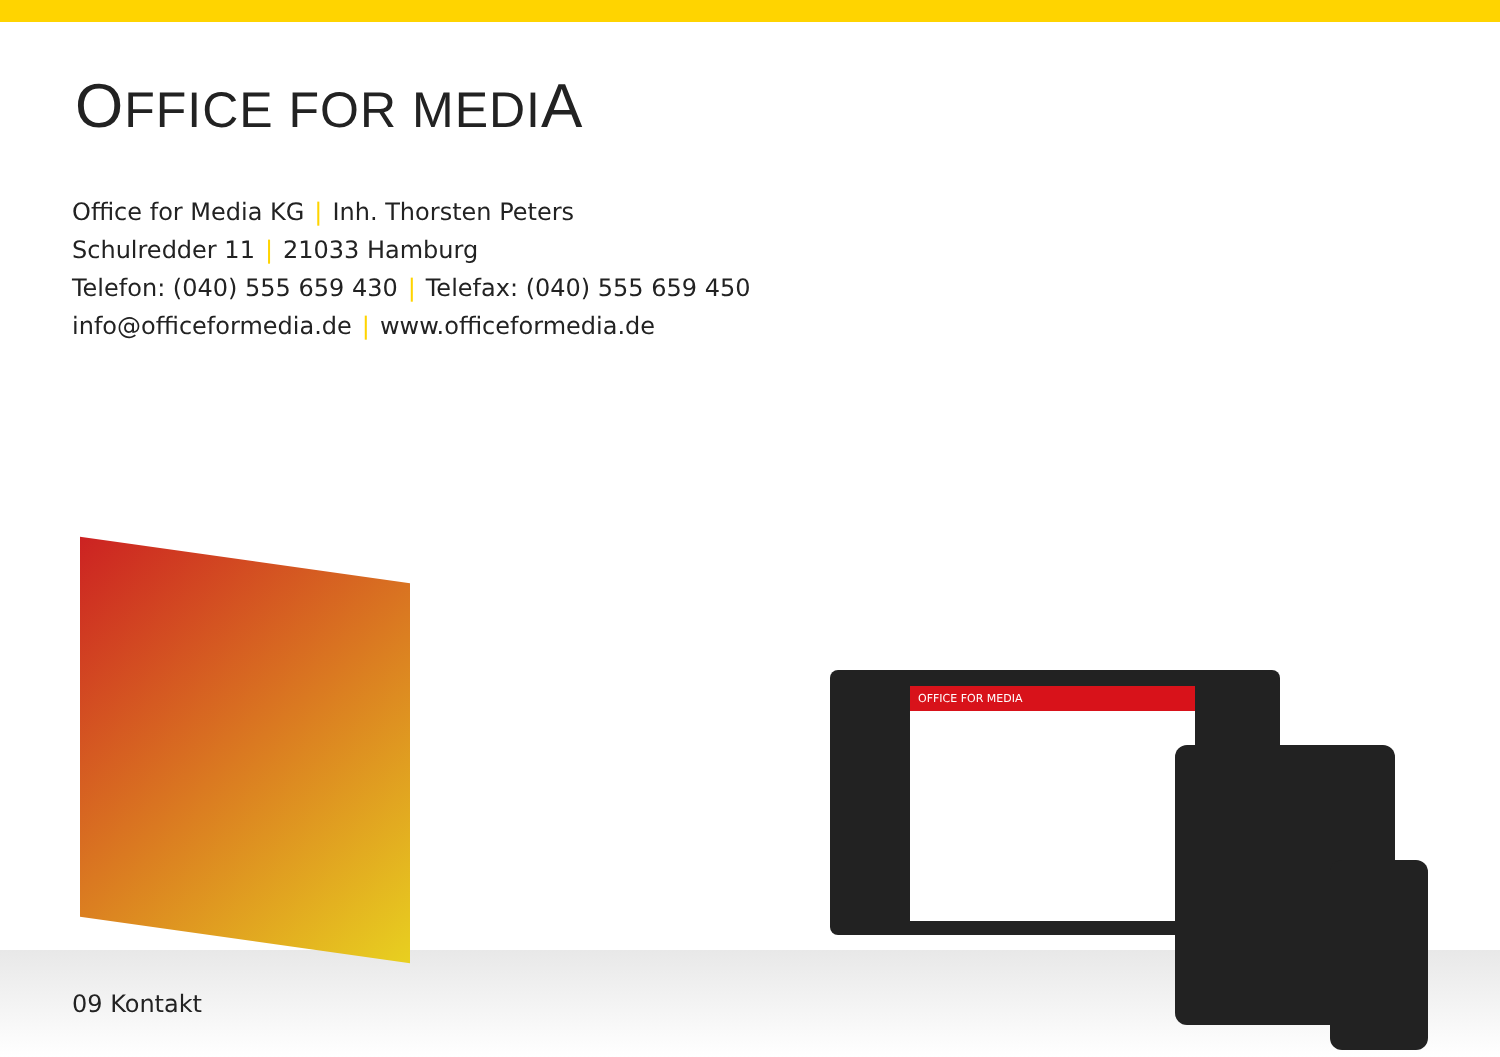OFFICE FOR MEDIA
Office for Media KG | Inh. Thorsten Peters
Schulredder 11 | 21033 Hamburg
Telefon: (040) 555 659 430 | Telefax: (040) 555 659 450
info@officeformedia.de | www.officeformedia.de
09 Kontakt
OFFICE FOR MEDIA